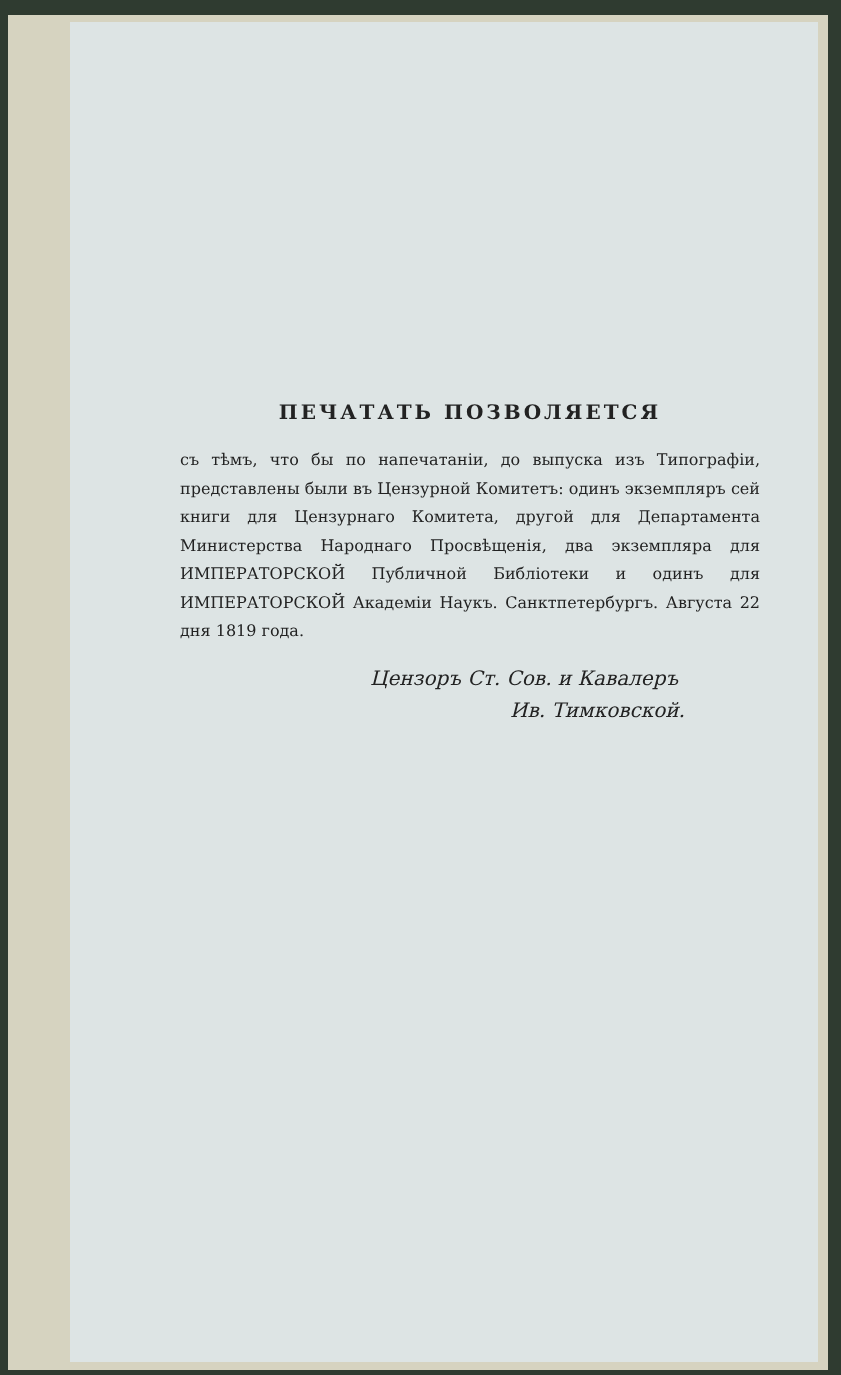ПЕЧАТАТЬ ПОЗВОЛЯЕТСЯ
съ тѣмъ, что бы по напечатаніи, до выпуска изъ Типографіи, представлены были въ Цензурной Комитетъ: одинъ экземпляръ сей книги для Цензурнаго Комитета, другой для Департамента Министерства Народнаго Просвѣщенія, два экземпляра для ИМПЕРАТОРСКОЙ Публичной Библіотеки и одинъ для ИМПЕРАТОРСКОЙ Академіи Наукъ. Санктпетербургъ. Августа 22 дня 1819 года.
Цензоръ Ст. Сов. и Кавалеръ
Ив. Тимковской.